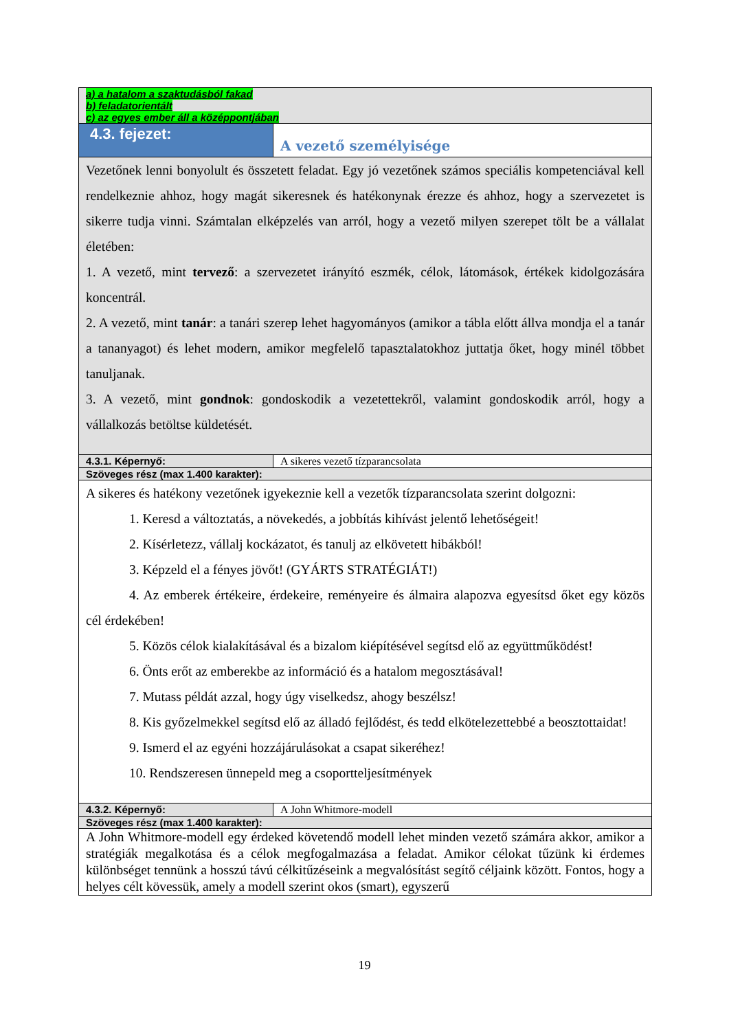| a) a hatalom a szaktudásból fakad b) feladatorientált c) az egyes ember áll a középpontjában | |
| 4.3. fejezet: | A vezető személyisége |
| Vezetőnek lenni bonyolult és összetett feladat. Egy jó vezetőnek számos speciális kompetenciával kell rendelkeznie ahhoz, hogy magát sikeresnek és hatékonynak érezze és ahhoz, hogy a szervezetet is sikerre tudja vinni. Számtalan elképzelés van arról, hogy a vezető milyen szerepet tölt be a vállalat életében: 1. A vezető, mint tervező : a szervezetet irányító eszmék, célok, látomások, értékek kidolgozására koncentrál. 2. A vezető, mint tanár : a tanári szerep lehet hagyományos (amikor a tábla előtt állva mondja el a tanár a tananyagot) és lehet modern, amikor megfelelő tapasztalatokhoz juttatja őket, hogy minél többet tanuljanak. 3. A vezető, mint gondnok : gondoskodik a vezetettekről, valamint gondoskodik arról, hogy a vállalkozás betöltse küldetését. | |
| 4.3.1. Képernyő: | A sikeres vezető tízparancsolata |
| Szöveges rész (max 1.400 karakter): | |
| A sikeres és hatékony vezetőnek igyekeznie kell a vezetők tízparancsolata szerint dolgozni: 1. Keresd a változtatás, a növekedés, a jobbítás kihívást jelentő lehetőségeit! 2. Kísérletezz, vállalj kockázatot, és tanulj az elkövetett hibákból! 3. Képzeld el a fényes jövőt! (GYÁRTS STRATÉGIÁT!) 4. Az emberek értékeire, érdekeire, reményeire és álmaira alapozva egyesítsd őket egy közös cél érdekében! 5. Közös célok kialakításával és a bizalom kiépítésével segítsd elő az együttműködést! 6. Önts erőt az emberekbe az információ és a hatalom megosztásával! 7. Mutass példát azzal, hogy úgy viselkedsz, ahogy beszélsz! 8. Kis győzelmekkel segítsd elő az álladó fejlődést, és tedd elkötelezettebbé a beosztottaidat! 9. Ismerd el az egyéni hozzájárulásokat a csapat sikeréhez! 10. Rendszeresen ünnepeld meg a csoportteljesítmények | |
| 4.3.2. Képernyő: | A John Whitmore-modell |
| Szöveges rész (max 1.400 karakter): | |
| A John Whitmore-modell egy érdeked követendő modell lehet minden vezető számára akkor, amikor a stratégiák megalkotása és a célok megfogalmazása a feladat. Amikor célokat tűzünk ki érdemes különbséget tennünk a hosszú távú célkitűzéseink a megvalósítást segítő céljaink között. Fontos, hogy a helyes célt kövessük, amely a modell szerint okos (smart), egyszerű | |
19